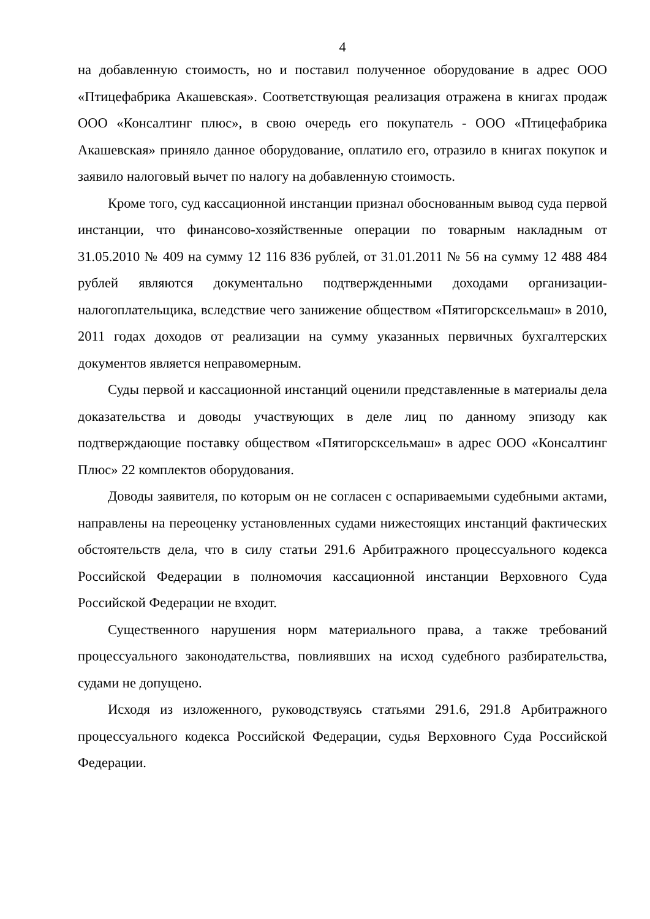4
на добавленную стоимость, но и поставил полученное оборудование в адрес ООО «Птицефабрика Акашевская». Соответствующая реализация отражена в книгах продаж ООО «Консалтинг плюс», в свою очередь его покупатель - ООО «Птицефабрика Акашевская» приняло данное оборудование, оплатило его, отразило в книгах покупок и заявило налоговый вычет по налогу на добавленную стоимость.
Кроме того, суд кассационной инстанции признал обоснованным вывод суда первой инстанции, что финансово-хозяйственные операции по товарным накладным от 31.05.2010 № 409 на сумму 12 116 836 рублей, от 31.01.2011 № 56 на сумму 12 488 484 рублей являются документально подтвержденными доходами организации-налогоплательщика, вследствие чего занижение обществом «Пятигорсксельмаш» в 2010, 2011 годах доходов от реализации на сумму указанных первичных бухгалтерских документов является неправомерным.
Суды первой и кассационной инстанций оценили представленные в материалы дела доказательства и доводы участвующих в деле лиц по данному эпизоду как подтверждающие поставку обществом «Пятигорсксельмаш» в адрес ООО «Консалтинг Плюс» 22 комплектов оборудования.
Доводы заявителя, по которым он не согласен с оспариваемыми судебными актами, направлены на переоценку установленных судами нижестоящих инстанций фактических обстоятельств дела, что в силу статьи 291.6 Арбитражного процессуального кодекса Российской Федерации в полномочия кассационной инстанции Верховного Суда Российской Федерации не входит.
Существенного нарушения норм материального права, а также требований процессуального законодательства, повлиявших на исход судебного разбирательства, судами не допущено.
Исходя из изложенного, руководствуясь статьями 291.6, 291.8 Арбитражного процессуального кодекса Российской Федерации, судья Верховного Суда Российской Федерации.